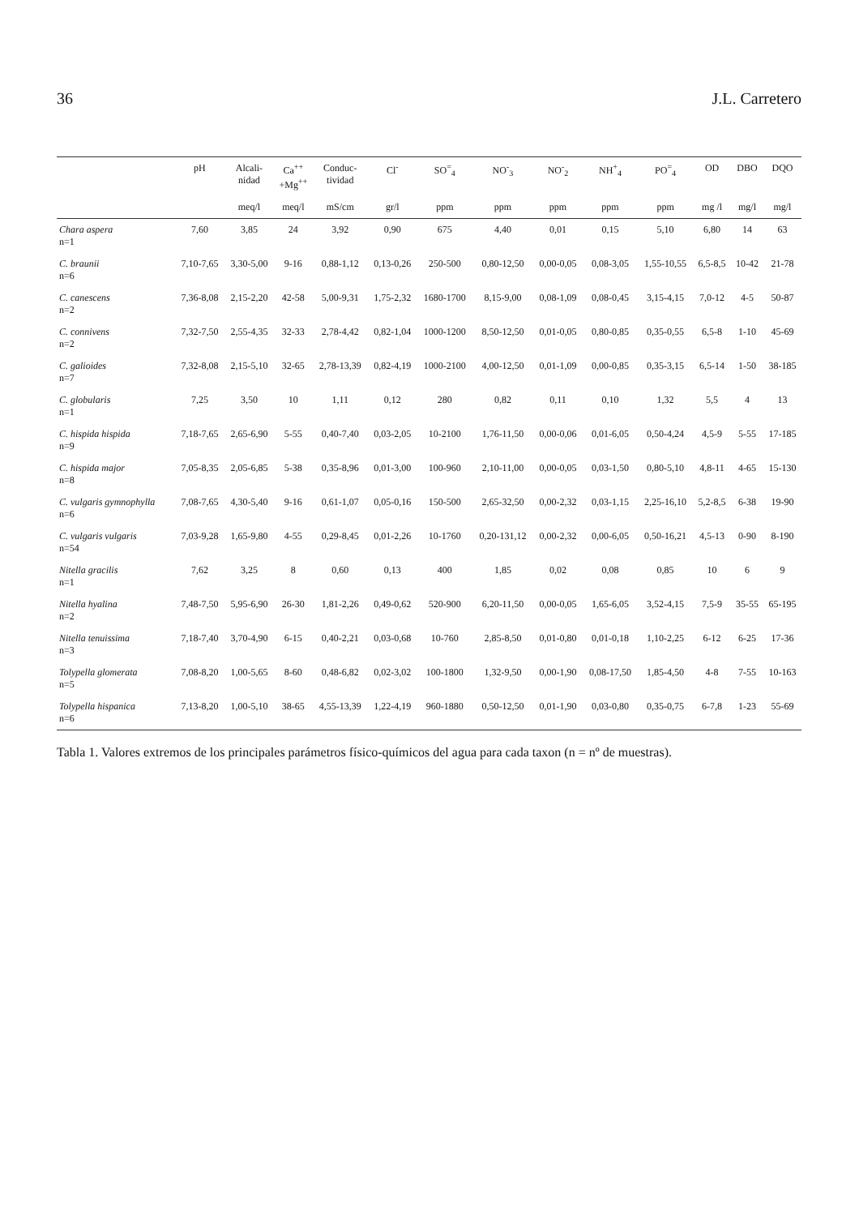36 J.L. Carretero
| | pH | Alcali- nidad | Ca<sup>++</sup> +Mg<sup>++</sup> | Conduc- tividad | Cl<sup>-</sup> | SO<sup>=</sup><sub>4</sub> | NO<sup>-</sup><sub>3</sub> | NO<sup>-</sup><sub>2</sub> | NH<sup>+</sup><sub>4</sub> | PO<sup>=</sup><sub>4</sub> | OD | DBO | DQO |
| --- | --- | --- | --- | --- | --- | --- | --- | --- | --- | --- | --- | --- | --- |
| | | meq/l | meq/l | mS/cm | gr/l | ppm | ppm | ppm | ppm | ppm | mg /l | mg/l | mg/l |
| Chara aspera n=1 | 7,60 | 3,85 | 24 | 3,92 | 0,90 | 675 | 4,40 | 0,01 | 0,15 | 5,10 | 6,80 | 14 | 63 |
| C. braunii n=6 | 7,10-7,65 | 3,30-5,00 | 9-16 | 0,88-1,12 | 0,13-0,26 | 250-500 | 0,80-12,50 | 0,00-0,05 | 0,08-3,05 | 1,55-10,55 | 6,5-8,5 | 10-42 | 21-78 |
| C. canescens n=2 | 7,36-8,08 | 2,15-2,20 | 42-58 | 5,00-9,31 | 1,75-2,32 | 1680-1700 | 8,15-9,00 | 0,08-1,09 | 0,08-0,45 | 3,15-4,15 | 7,0-12 | 4-5 | 50-87 |
| C. connivens n=2 | 7,32-7,50 | 2,55-4,35 | 32-33 | 2,78-4,42 | 0,82-1,04 | 1000-1200 | 8,50-12,50 | 0,01-0,05 | 0,80-0,85 | 0,35-0,55 | 6,5-8 | 1-10 | 45-69 |
| C. galioides n=7 | 7,32-8,08 | 2,15-5,10 | 32-65 | 2,78-13,39 | 0,82-4,19 | 1000-2100 | 4,00-12,50 | 0,01-1,09 | 0,00-0,85 | 0,35-3,15 | 6,5-14 | 1-50 | 38-185 |
| C. globularis n=1 | 7,25 | 3,50 | 10 | 1,11 | 0,12 | 280 | 0,82 | 0,11 | 0,10 | 1,32 | 5,5 | 4 | 13 |
| C. hispida hispida n=9 | 7,18-7,65 | 2,65-6,90 | 5-55 | 0,40-7,40 | 0,03-2,05 | 10-2100 | 1,76-11,50 | 0,00-0,06 | 0,01-6,05 | 0,50-4,24 | 4,5-9 | 5-55 | 17-185 |
| C. hispida major n=8 | 7,05-8,35 | 2,05-6,85 | 5-38 | 0,35-8,96 | 0,01-3,00 | 100-960 | 2,10-11,00 | 0,00-0,05 | 0,03-1,50 | 0,80-5,10 | 4,8-11 | 4-65 | 15-130 |
| C. vulgaris gymnophylla n=6 | 7,08-7,65 | 4,30-5,40 | 9-16 | 0,61-1,07 | 0,05-0,16 | 150-500 | 2,65-32,50 | 0,00-2,32 | 0,03-1,15 | 2,25-16,10 | 5,2-8,5 | 6-38 | 19-90 |
| C. vulgaris vulgaris n=54 | 7,03-9,28 | 1,65-9,80 | 4-55 | 0,29-8,45 | 0,01-2,26 | 10-1760 | 0,20-131,12 | 0,00-2,32 | 0,00-6,05 | 0,50-16,21 | 4,5-13 | 0-90 | 8-190 |
| Nitella gracilis n=1 | 7,62 | 3,25 | 8 | 0,60 | 0,13 | 400 | 1,85 | 0,02 | 0,08 | 0,85 | 10 | 6 | 9 |
| Nitella hyalina n=2 | 7,48-7,50 | 5,95-6,90 | 26-30 | 1,81-2,26 | 0,49-0,62 | 520-900 | 6,20-11,50 | 0,00-0,05 | 1,65-6,05 | 3,52-4,15 | 7,5-9 | 35-55 | 65-195 |
| Nitella tenuissima n=3 | 7,18-7,40 | 3,70-4,90 | 6-15 | 0,40-2,21 | 0,03-0,68 | 10-760 | 2,85-8,50 | 0,01-0,80 | 0,01-0,18 | 1,10-2,25 | 6-12 | 6-25 | 17-36 |
| Tolypella glomerata n=5 | 7,08-8,20 | 1,00-5,65 | 8-60 | 0,48-6,82 | 0,02-3,02 | 100-1800 | 1,32-9,50 | 0,00-1,90 | 0,08-17,50 | 1,85-4,50 | 4-8 | 7-55 | 10-163 |
| Tolypella hispanica n=6 | 7,13-8,20 | 1,00-5,10 | 38-65 | 4,55-13,39 | 1,22-4,19 | 960-1880 | 0,50-12,50 | 0,01-1,90 | 0,03-0,80 | 0,35-0,75 | 6-7,8 | 1-23 | 55-69 |
Tabla 1. Valores extremos de los principales parámetros físico-químicos del agua para cada taxon (n = nº de muestras).